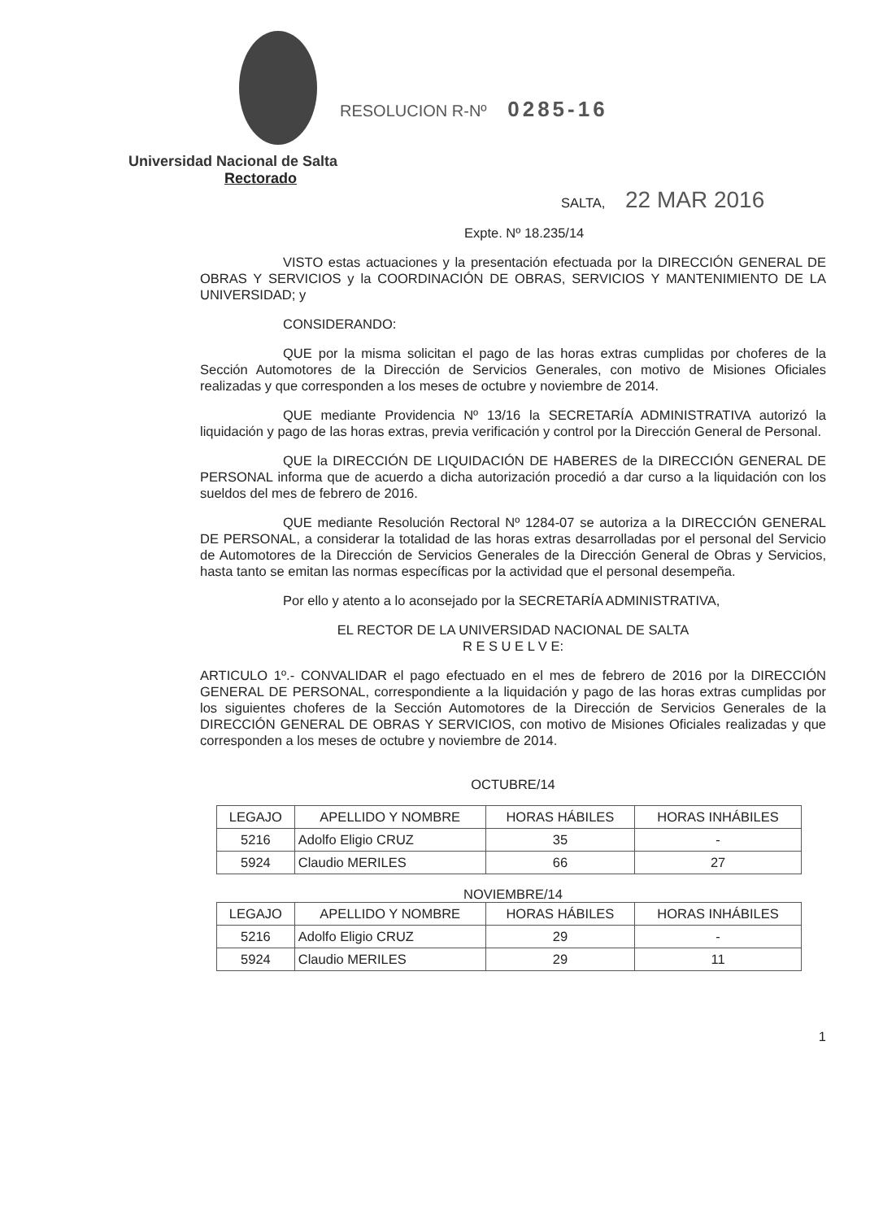RESOLUCION R-Nº 0285-16
Universidad Nacional de Salta
Rectorado
SALTA, 22 MAR 2016
Expte. Nº 18.235/14
VISTO estas actuaciones y la presentación efectuada por la DIRECCIÓN GENERAL DE OBRAS Y SERVICIOS y la COORDINACIÓN DE OBRAS, SERVICIOS Y MANTENIMIENTO DE LA UNIVERSIDAD; y
CONSIDERANDO:
QUE por la misma solicitan el pago de las horas extras cumplidas por choferes de la Sección Automotores de la Dirección de Servicios Generales, con motivo de Misiones Oficiales realizadas y que corresponden a los meses de octubre y noviembre de 2014.
QUE mediante Providencia Nº 13/16 la SECRETARÍA ADMINISTRATIVA autorizó la liquidación y pago de las horas extras, previa verificación y control por la Dirección General de Personal.
QUE la DIRECCIÓN DE LIQUIDACIÓN DE HABERES de la DIRECCIÓN GENERAL DE PERSONAL informa que de acuerdo a dicha autorización procedió a dar curso a la liquidación con los sueldos del mes de febrero de 2016.
QUE mediante Resolución Rectoral Nº 1284-07 se autoriza a la DIRECCIÓN GENERAL DE PERSONAL, a considerar la totalidad de las horas extras desarrolladas por el personal del Servicio de Automotores de la Dirección de Servicios Generales de la Dirección General de Obras y Servicios, hasta tanto se emitan las normas específicas por la actividad que el personal desempeña.
Por ello y atento a lo aconsejado por la SECRETARÍA ADMINISTRATIVA,
EL RECTOR DE LA UNIVERSIDAD NACIONAL DE SALTA
R E S U E L V E:
ARTICULO 1º.- CONVALIDAR el pago efectuado en el mes de febrero de 2016 por la DIRECCIÓN GENERAL DE PERSONAL, correspondiente a la liquidación y pago de las horas extras cumplidas por los siguientes choferes de la Sección Automotores de la Dirección de Servicios Generales de la DIRECCIÓN GENERAL DE OBRAS Y SERVICIOS, con motivo de Misiones Oficiales realizadas y que corresponden a los meses de octubre y noviembre de 2014.
OCTUBRE/14
| LEGAJO | APELLIDO Y NOMBRE | HORAS HÁBILES | HORAS INHÁBILES |
| --- | --- | --- | --- |
| 5216 | Adolfo Eligio CRUZ | 35 | - |
| 5924 | Claudio MERILES | 66 | 27 |
NOVIEMBRE/14
| LEGAJO | APELLIDO Y NOMBRE | HORAS HÁBILES | HORAS INHÁBILES |
| --- | --- | --- | --- |
| 5216 | Adolfo Eligio CRUZ | 29 | - |
| 5924 | Claudio MERILES | 29 | 11 |
1